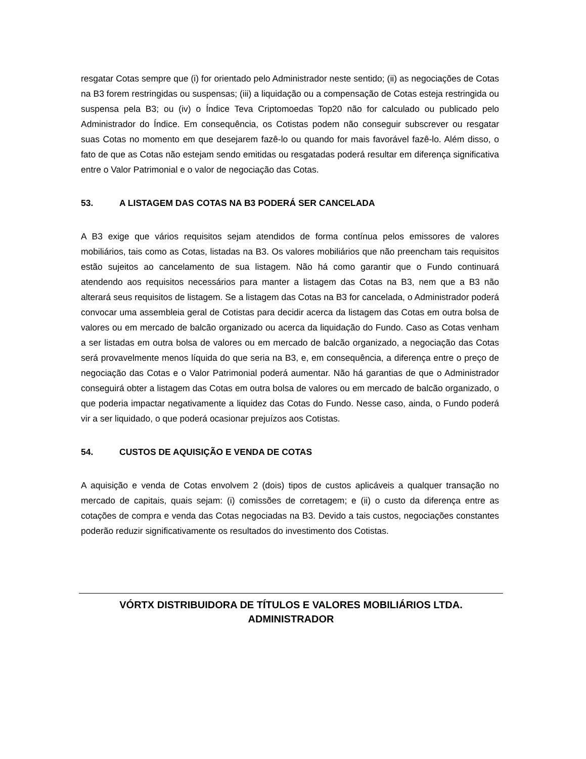resgatar Cotas sempre que (i) for orientado pelo Administrador neste sentido; (ii) as negociações de Cotas na B3 forem restringidas ou suspensas; (iii) a liquidação ou a compensação de Cotas esteja restringida ou suspensa pela B3; ou (iv) o Índice Teva Criptomoedas Top20 não for calculado ou publicado pelo Administrador do Índice. Em consequência, os Cotistas podem não conseguir subscrever ou resgatar suas Cotas no momento em que desejarem fazê-lo ou quando for mais favorável fazê-lo. Além disso, o fato de que as Cotas não estejam sendo emitidas ou resgatadas poderá resultar em diferença significativa entre o Valor Patrimonial e o valor de negociação das Cotas.
53. A LISTAGEM DAS COTAS NA B3 PODERÁ SER CANCELADA
A B3 exige que vários requisitos sejam atendidos de forma contínua pelos emissores de valores mobiliários, tais como as Cotas, listadas na B3. Os valores mobiliários que não preencham tais requisitos estão sujeitos ao cancelamento de sua listagem. Não há como garantir que o Fundo continuará atendendo aos requisitos necessários para manter a listagem das Cotas na B3, nem que a B3 não alterará seus requisitos de listagem. Se a listagem das Cotas na B3 for cancelada, o Administrador poderá convocar uma assembleia geral de Cotistas para decidir acerca da listagem das Cotas em outra bolsa de valores ou em mercado de balcão organizado ou acerca da liquidação do Fundo. Caso as Cotas venham a ser listadas em outra bolsa de valores ou em mercado de balcão organizado, a negociação das Cotas será provavelmente menos líquida do que seria na B3, e, em consequência, a diferença entre o preço de negociação das Cotas e o Valor Patrimonial poderá aumentar. Não há garantias de que o Administrador conseguirá obter a listagem das Cotas em outra bolsa de valores ou em mercado de balcão organizado, o que poderia impactar negativamente a liquidez das Cotas do Fundo. Nesse caso, ainda, o Fundo poderá vir a ser liquidado, o que poderá ocasionar prejuízos aos Cotistas.
54. CUSTOS DE AQUISIÇÃO E VENDA DE COTAS
A aquisição e venda de Cotas envolvem 2 (dois) tipos de custos aplicáveis a qualquer transação no mercado de capitais, quais sejam: (i) comissões de corretagem; e (ii) o custo da diferença entre as cotações de compra e venda das Cotas negociadas na B3. Devido a tais custos, negociações constantes poderão reduzir significativamente os resultados do investimento dos Cotistas.
VÓRTX DISTRIBUIDORA DE TÍTULOS E VALORES MOBILIÁRIOS LTDA.
ADMINISTRADOR